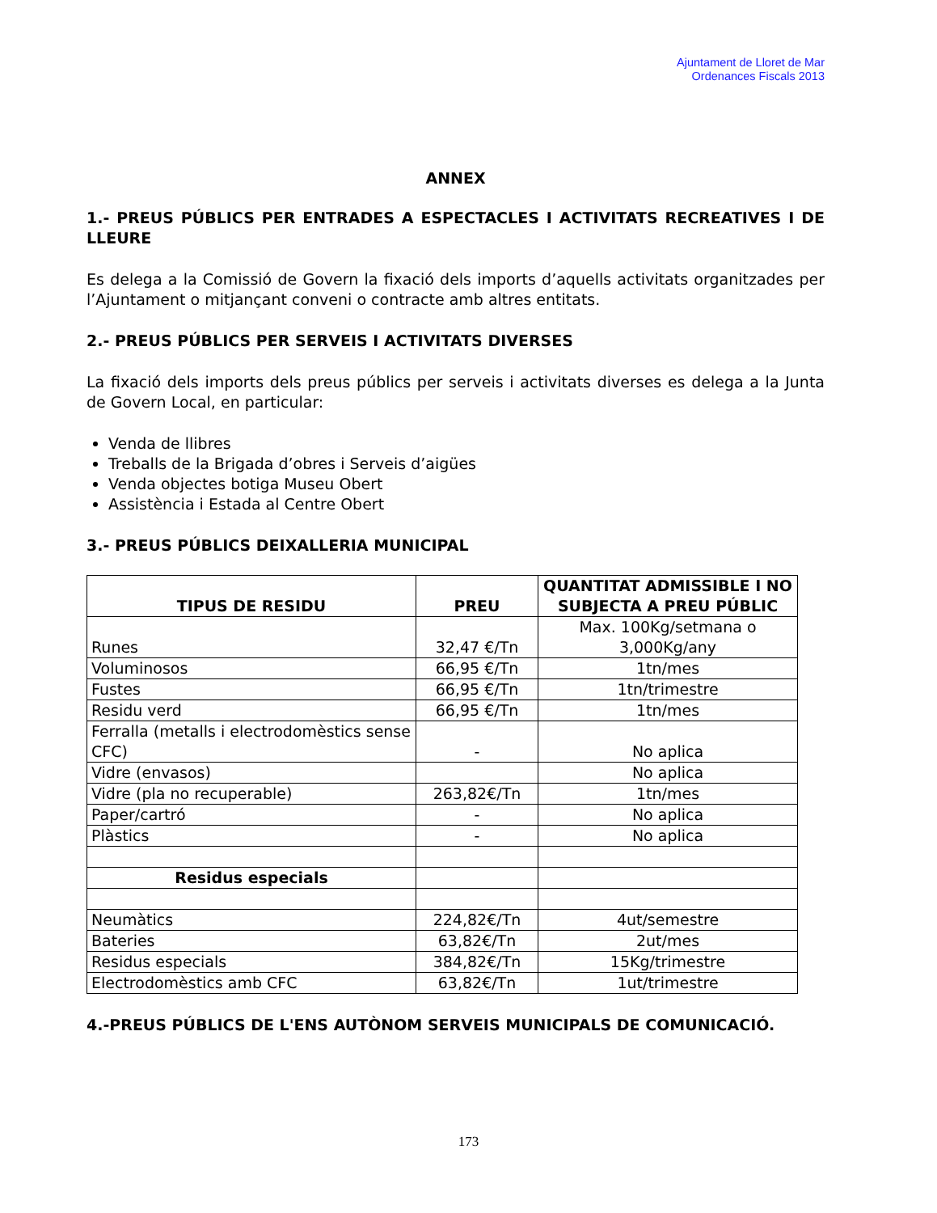Ajuntament de Lloret de Mar
Ordenances Fiscals 2013
ANNEX
1.- PREUS PÚBLICS PER ENTRADES A ESPECTACLES I ACTIVITATS RECREATIVES I DE LLEURE
Es delega a la Comissió de Govern la fixació dels imports d’aquells activitats organitzades per l’Ajuntament o mitjançant conveni o contracte amb altres entitats.
2.- PREUS PÚBLICS PER SERVEIS I ACTIVITATS DIVERSES
La fixació dels imports dels preus públics per serveis i activitats diverses es delega a la Junta de Govern Local, en particular:
Venda de llibres
Treballs de la Brigada d’obres i Serveis d’aigües
Venda objectes botiga Museu Obert
Assistència i Estada al Centre Obert
3.- PREUS PÚBLICS DEIXALLERIA MUNICIPAL
| TIPUS DE RESIDU | PREU | QUANTITAT ADMISSIBLE I NO SUBJECTA A PREU PÚBLIC |
| --- | --- | --- |
| Runes | 32,47 €/Tn | Max. 100Kg/setmana o 3,000Kg/any |
| Voluminosos | 66,95 €/Tn | 1tn/mes |
| Fustes | 66,95 €/Tn | 1tn/trimestre |
| Residu verd | 66,95 €/Tn | 1tn/mes |
| Ferralla (metalls i electrodomèstics sense CFC) | - | No aplica |
| Vidre (envasos) | | No aplica |
| Vidre (pla no recuperable) | 263,82€/Tn | 1tn/mes |
| Paper/cartró | - | No aplica |
| Plàstics | - | No aplica |
| Residus especials | | |
| Neumàtics | 224,82€/Tn | 4ut/semestre |
| Bateries | 63,82€/Tn | 2ut/mes |
| Residus especials | 384,82€/Tn | 15Kg/trimestre |
| Electrodomèstics amb CFC | 63,82€/Tn | 1ut/trimestre |
4.-PREUS PÚBLICS DE L'ENS AUTÒNOM SERVEIS MUNICIPALS DE COMUNICACIÓ.
173